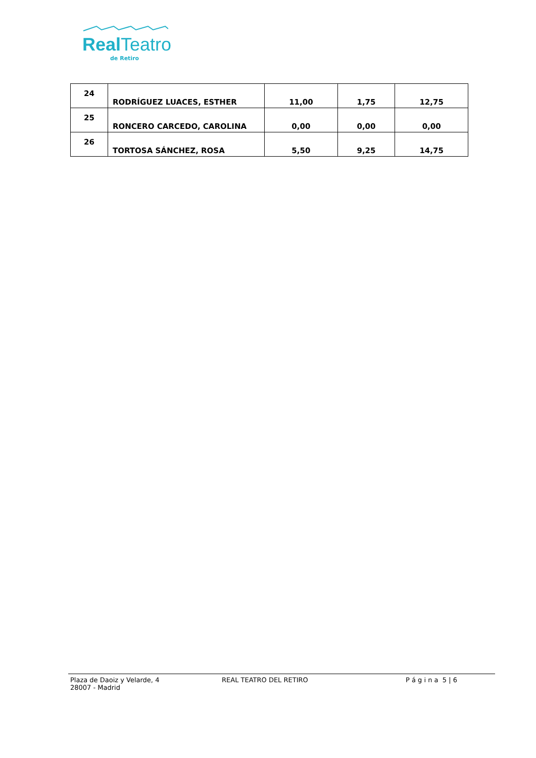Real Teatro
de Retiro
| 24 | RODRÍGUEZ LUACES, ESTHER | 11,00 | 1,75 | 12,75 |
| 25 | RONCERO CARCEDO, CAROLINA | 0,00 | 0,00 | 0,00 |
| 26 | TORTOSA SÁNCHEZ, ROSA | 5,50 | 9,25 | 14,75 |
Plaza de Daoiz y Velarde, 4
28007 - Madrid
REAL TEATRO DEL RETIRO P á g i n a 5 | 6